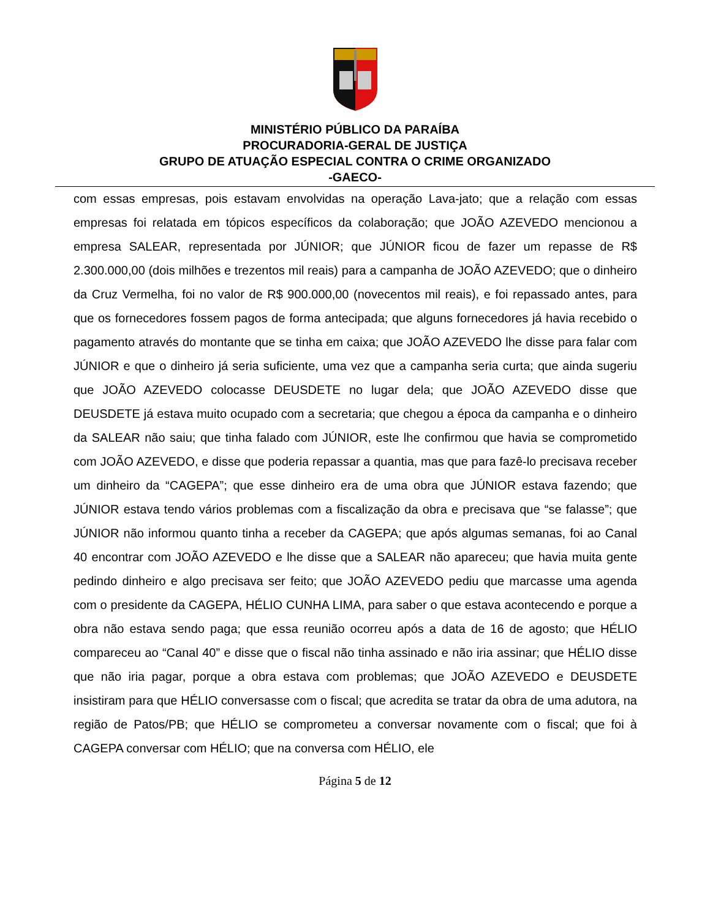MINISTÉRIO PÚBLICO DA PARAÍBA
PROCURADORIA-GERAL DE JUSTIÇA
GRUPO DE ATUAÇÃO ESPECIAL CONTRA O CRIME ORGANIZADO
-GAECO-
com essas empresas, pois estavam envolvidas na operação Lava-jato; que a relação com essas empresas foi relatada em tópicos específicos da colaboração; que JOÃO AZEVEDO mencionou a empresa SALEAR, representada por JÚNIOR; que JÚNIOR ficou de fazer um repasse de R$ 2.300.000,00 (dois milhões e trezentos mil reais) para a campanha de JOÃO AZEVEDO; que o dinheiro da Cruz Vermelha, foi no valor de R$ 900.000,00 (novecentos mil reais), e foi repassado antes, para que os fornecedores fossem pagos de forma antecipada; que alguns fornecedores já havia recebido o pagamento através do montante que se tinha em caixa; que JOÃO AZEVEDO lhe disse para falar com JÚNIOR e que o dinheiro já seria suficiente, uma vez que a campanha seria curta; que ainda sugeriu que JOÃO AZEVEDO colocasse DEUSDETE no lugar dela; que JOÃO AZEVEDO disse que DEUSDETE já estava muito ocupado com a secretaria; que chegou a época da campanha e o dinheiro da SALEAR não saiu; que tinha falado com JÚNIOR, este lhe confirmou que havia se comprometido com JOÃO AZEVEDO, e disse que poderia repassar a quantia, mas que para fazê-lo precisava receber um dinheiro da “CAGEPA”; que esse dinheiro era de uma obra que JÚNIOR estava fazendo; que JÚNIOR estava tendo vários problemas com a fiscalização da obra e precisava que “se falasse”; que JÚNIOR não informou quanto tinha a receber da CAGEPA; que após algumas semanas, foi ao Canal 40 encontrar com JOÃO AZEVEDO e lhe disse que a SALEAR não apareceu; que havia muita gente pedindo dinheiro e algo precisava ser feito; que JOÃO AZEVEDO pediu que marcasse uma agenda com o presidente da CAGEPA, HÉLIO CUNHA LIMA, para saber o que estava acontecendo e porque a obra não estava sendo paga; que essa reunião ocorreu após a data de 16 de agosto; que HÉLIO compareceu ao “Canal 40” e disse que o fiscal não tinha assinado e não iria assinar; que HÉLIO disse que não iria pagar, porque a obra estava com problemas; que JOÃO AZEVEDO e DEUSDETE insistiram para que HÉLIO conversasse com o fiscal; que acredita se tratar da obra de uma adutora, na região de Patos/PB; que HÉLIO se comprometeu a conversar novamente com o fiscal; que foi à CAGEPA conversar com HÉLIO; que na conversa com HÉLIO, ele
Página 5 de 12